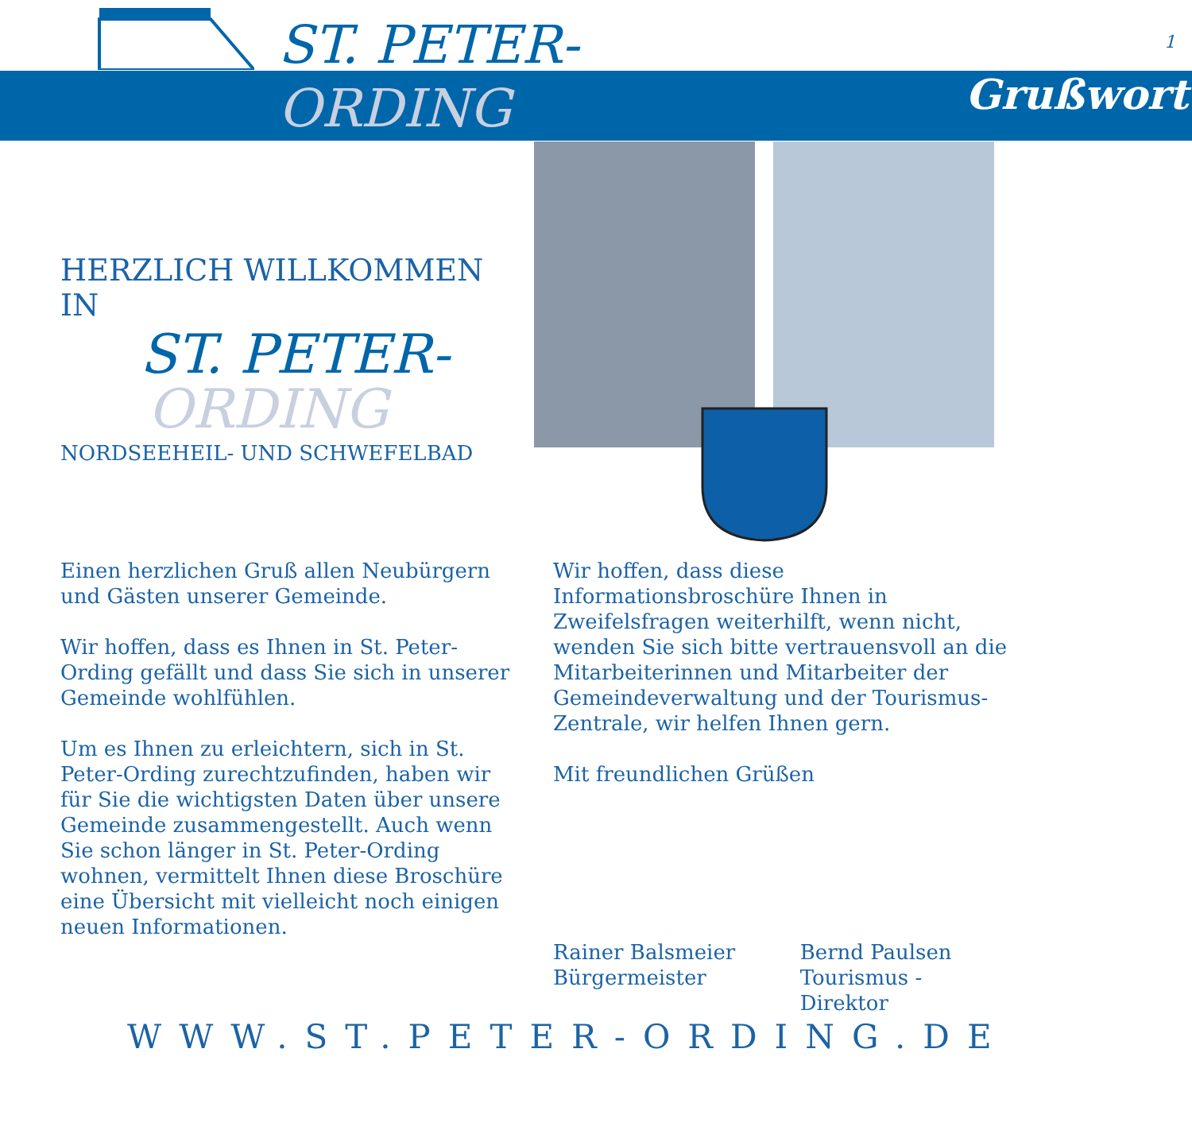ST. PETER-
ORDING Grußwort
1
HERZLICH WILLKOMMEN IN
ST. PETER-
ORDING
NORDSEEHEIL- UND SCHWEFELBAD
Einen herzlichen Gruß allen Neubürgern und Gästen unserer Gemeinde.
Wir hoffen, dass es Ihnen in St. Peter-Ording gefällt und dass Sie sich in unserer Gemeinde wohlfühlen.
Um es Ihnen zu erleichtern, sich in St. Peter-Ording zurechtzufinden, haben wir für Sie die wichtigsten Daten über unsere Gemeinde zusammengestellt. Auch wenn Sie schon länger in St. Peter-Ording wohnen, vermittelt Ihnen diese Broschüre eine Übersicht mit vielleicht noch einigen neuen Informationen.
Wir hoffen, dass diese Informationsbroschüre Ihnen in Zweifelsfragen weiterhilft, wenn nicht, wenden Sie sich bitte vertrauensvoll an die Mitarbeiterinnen und Mitarbeiter der Gemeindeverwaltung und der Tourismus-Zentrale, wir helfen Ihnen gern.
Mit freundlichen Grüßen
Rainer Balsmeier
Bürgermeister
Bernd Paulsen
Tourismus - Direktor
WWW.ST.PETER-ORDING.DE